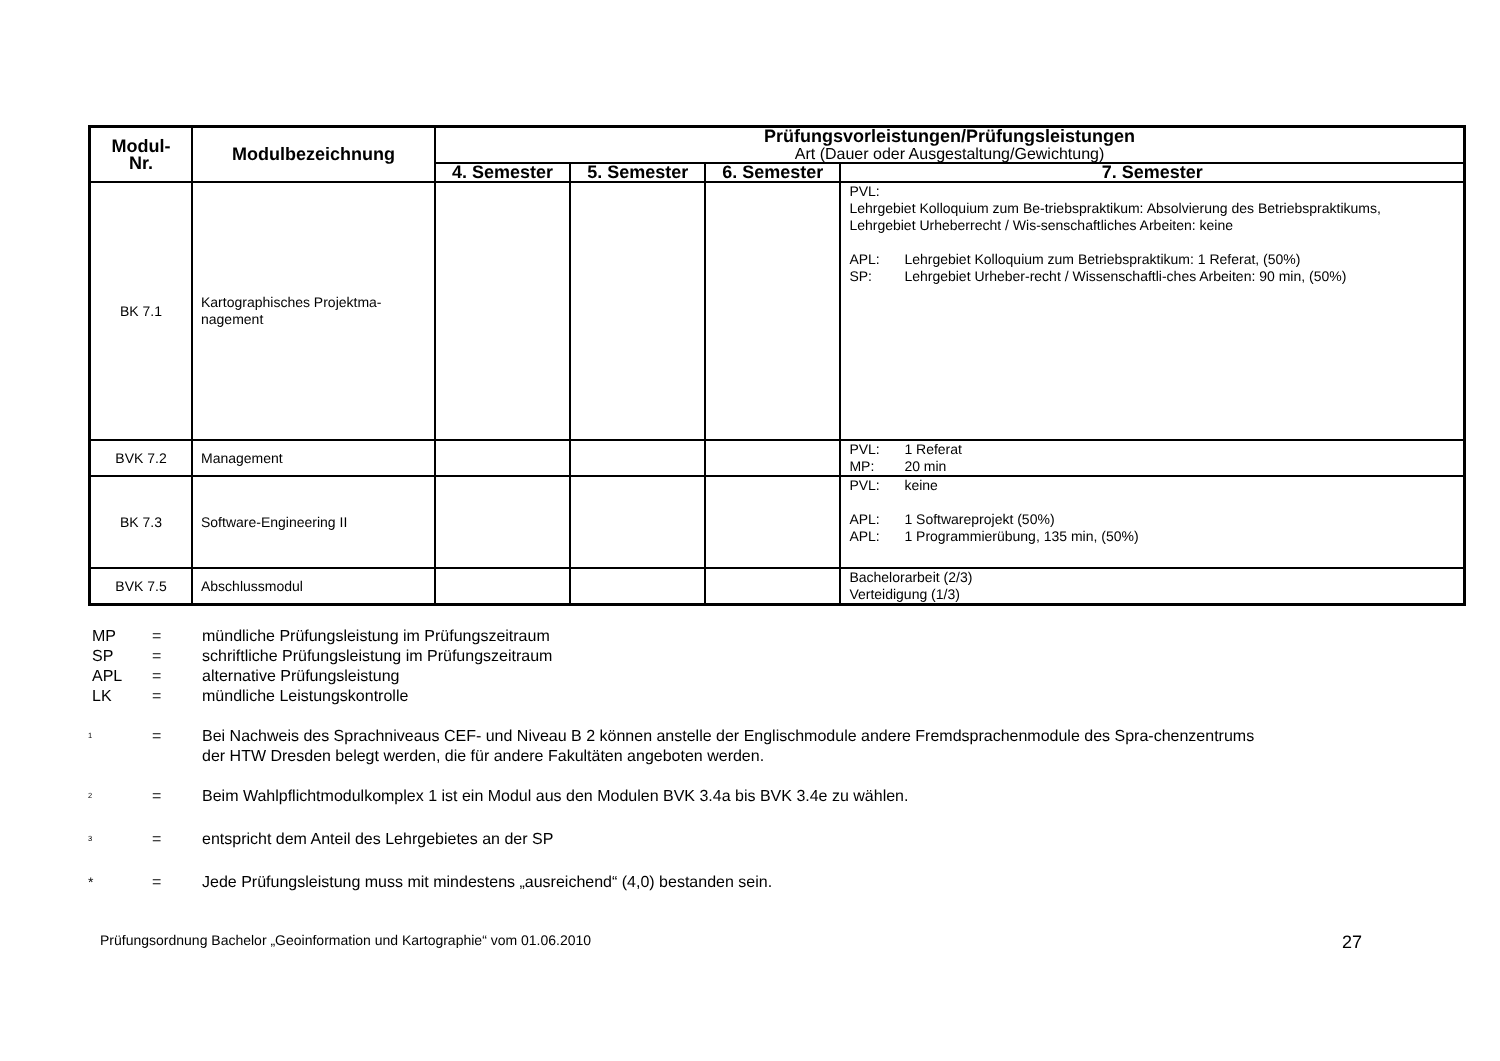| Modul- Nr. | Modulbezeichnung | Prüfungsvorleistungen/Prüfungsleistungen Art (Dauer oder Ausgestaltung/Gewichtung) | | | |
| --- | --- | --- | --- | --- | --- |
| | | 4. Semester | 5. Semester | 6. Semester | 7. Semester |
| BK 7.1 | Kartographisches Projektma- nagement | | | | PVL: Lehrgebiet Kolloquium zum Be-triebspraktikum: Absolvierung des Betriebspraktikums, Lehrgebiet Urheberrecht / Wis-senschaftliches Arbeiten: keine APL: Lehrgebiet Kolloquium zum Betriebspraktikum: 1 Referat, (50%) SP: Lehrgebiet Urheber-recht / Wissenschaftli-ches Arbeiten: 90 min, (50%) |
| BVK 7.2 | Management | | | | PVL: 1 Referat MP: 20 min |
| BK 7.3 | Software-Engineering II | | | | PVL: keine APL: 1 Softwareprojekt (50%) APL: 1 Programmierübung, 135 min, (50%) |
| BVK 7.5 | Abschlussmodul | | | | Bachelorarbeit (2/3) Verteidigung (1/3) |
MP = mündliche Prüfungsleistung im Prüfungszeitraum
SP = schriftliche Prüfungsleistung im Prüfungszeitraum
APL = alternative Prüfungsleistung
LK = mündliche Leistungskontrolle
<sup>1</sup> = Bei Nachweis des Sprachniveaus CEF- und Niveau B 2 können anstelle der Englischmodule andere Fremdsprachenmodule des Spra-chenzentrums der HTW Dresden belegt werden, die für andere Fakultäten angeboten werden.
<sup>2</sup> = Beim Wahlpflichtmodulkomplex 1 ist ein Modul aus den Modulen BVK 3.4a bis BVK 3.4e zu wählen.
<sup>3</sup> = entspricht dem Anteil des Lehrgebietes an der SP
* = Jede Prüfungsleistung muss mit mindestens „ausreichend“ (4,0) bestanden sein.
Prüfungsordnung Bachelor „Geoinformation und Kartographie“ vom 01.06.2010 27